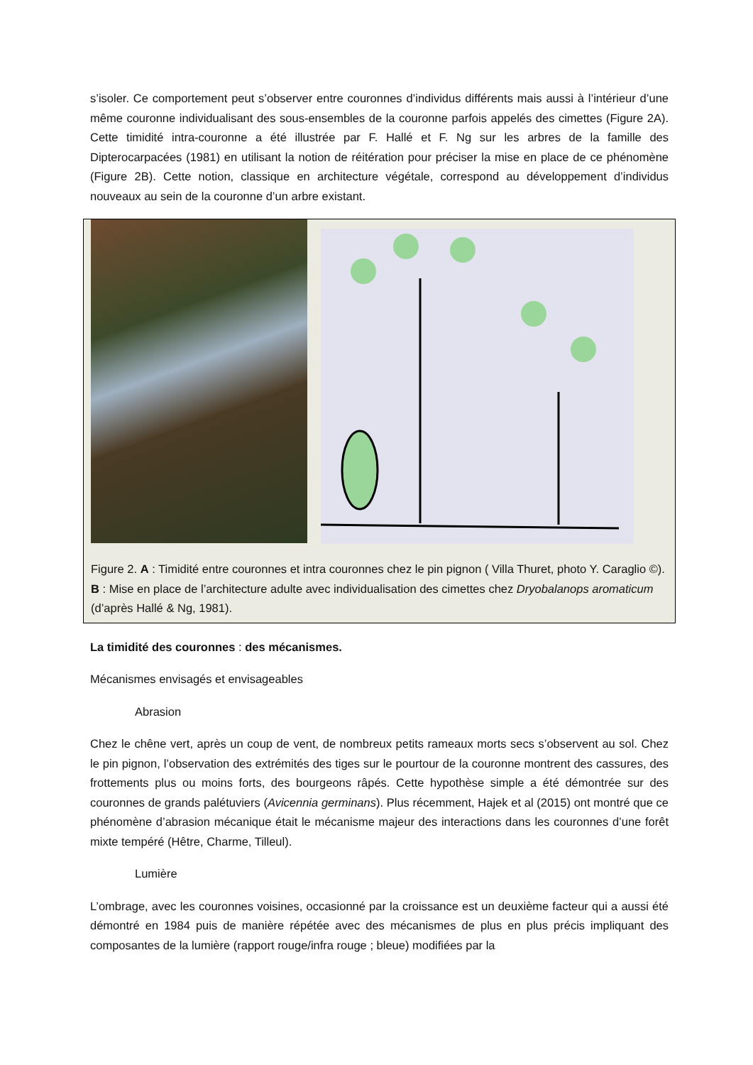s’isoler. Ce comportement peut s’observer entre couronnes d’individus différents mais aussi à l’intérieur d’une même couronne individualisant des sous-ensembles de la couronne parfois appelés des cimettes (Figure 2A). Cette timidité intra-couronne a été illustrée par F. Hallé et F. Ng sur les arbres de la famille des Dipterocarpacées (1981) en utilisant la notion de réitération pour préciser la mise en place de ce phénomène (Figure 2B). Cette notion, classique en architecture végétale, correspond au développement d’individus nouveaux au sein de la couronne d’un arbre existant.
Figure 2. A : Timidité entre couronnes et intra couronnes chez le pin pignon ( Villa Thuret, photo Y. Caraglio ©). B : Mise en place de l’architecture adulte avec individualisation des cimettes chez Dryobalanops aromaticum (d’après Hallé & Ng, 1981).
La timidité des couronnes : des mécanismes.
Mécanismes envisagés et envisageables
Abrasion
Chez le chêne vert, après un coup de vent, de nombreux petits rameaux morts secs s’observent au sol. Chez le pin pignon, l’observation des extrémités des tiges sur le pourtour de la couronne montrent des cassures, des frottements plus ou moins forts, des bourgeons râpés. Cette hypothèse simple a été démontrée sur des couronnes de grands palétuviers (Avicennia germinans). Plus récemment, Hajek et al (2015) ont montré que ce phénomène d’abrasion mécanique était le mécanisme majeur des interactions dans les couronnes d’une forêt mixte tempéré (Hêtre, Charme, Tilleul).
Lumière
L’ombrage, avec les couronnes voisines, occasionné par la croissance est un deuxième facteur qui a aussi été démontré en 1984 puis de manière répétée avec des mécanismes de plus en plus précis impliquant des composantes de la lumière (rapport rouge/infra rouge ; bleue) modifiées par la